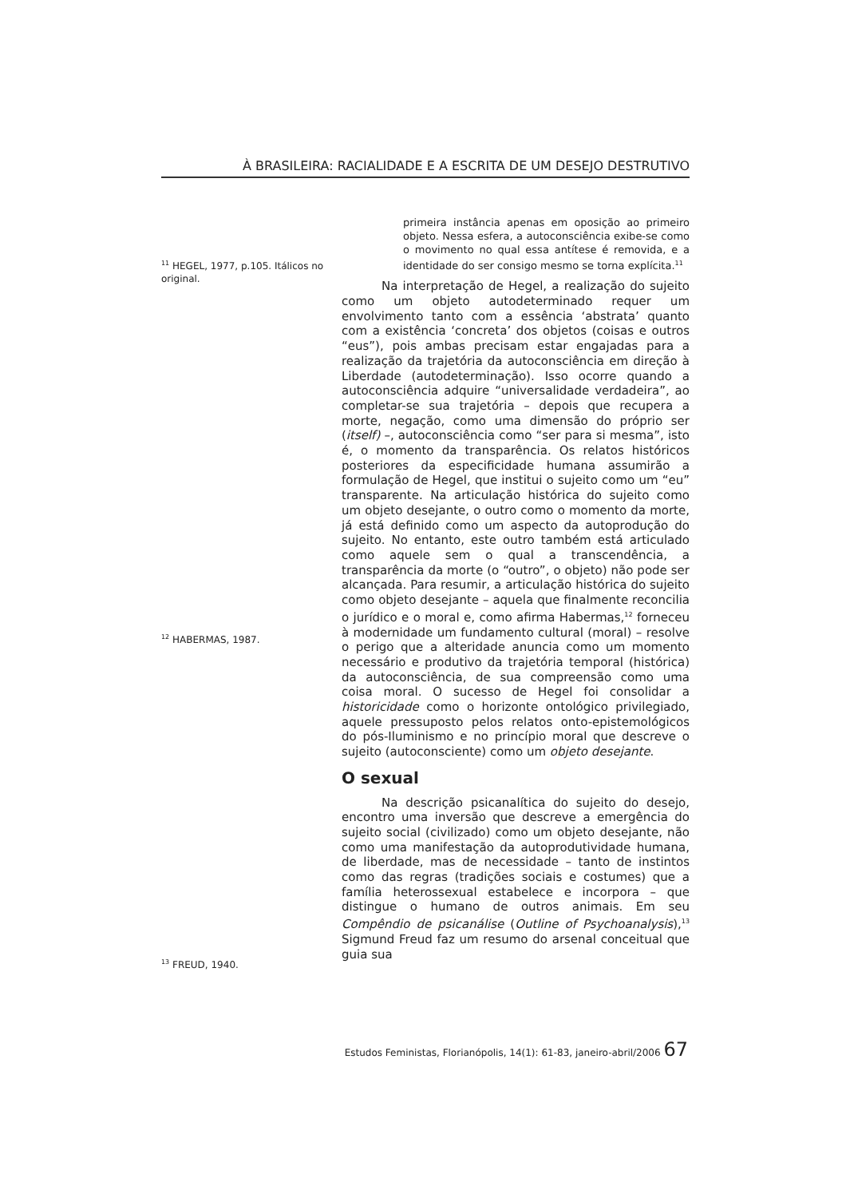À BRASILEIRA: RACIALIDADE E A ESCRITA DE UM DESEJO DESTRUTIVO
<sup>11</sup> HEGEL, 1977, p.105. Itálicos no original.
primeira instância apenas em oposição ao primeiro objeto. Nessa esfera, a autoconsciência exibe-se como o movimento no qual essa antítese é removida, e a identidade do ser consigo mesmo se torna explícita.<sup>11</sup>
Na interpretação de Hegel, a realização do sujeito como um objeto autodeterminado requer um envolvimento tanto com a essência ‘abstrata’ quanto com a existência ‘concreta’ dos objetos (coisas e outros “eus”), pois ambas precisam estar engajadas para a realização da trajetória da autoconsciência em direção à Liberdade (autodeterminação). Isso ocorre quando a autoconsciência adquire “universalidade verdadeira”, ao completar-se sua trajetória – depois que recupera a morte, negação, como uma dimensão do próprio ser (itself) –, autoconsciência como “ser para si mesma”, isto é, o momento da transparência. Os relatos históricos posteriores da especificidade humana assumirão a formulação de Hegel, que institui o sujeito como um “eu” transparente. Na articulação histórica do sujeito como um objeto desejante, o outro como o momento da morte, já está definido como um aspecto da autoprodução do sujeito. No entanto, este outro também está articulado como aquele sem o qual a transcendência, a transparência da morte (o “outro”, o objeto) não pode ser alcançada. Para resumir, a articulação histórica do sujeito como objeto desejante – aquela que finalmente reconcilia o jurídico e o moral e, como afirma Habermas,<sup>12</sup> forneceu à modernidade um fundamento cultural (moral) – resolve o perigo que a alteridade anuncia como um momento necessário e produtivo da trajetória temporal (histórica) da autoconsciência, de sua compreensão como uma coisa moral. O sucesso de Hegel foi consolidar a historicidade como o horizonte ontológico privilegiado, aquele pressuposto pelos relatos onto-epistemológicos do pós-Iluminismo e no princípio moral que descreve o sujeito (autoconsciente) como um objeto desejante.
O sexual
Na descrição psicanalítica do sujeito do desejo, encontro uma inversão que descreve a emergência do sujeito social (civilizado) como um objeto desejante, não como uma manifestação da autoprodutividade humana, de liberdade, mas de necessidade – tanto de instintos como das regras (tradições sociais e costumes) que a família heterossexual estabelece e incorpora – que distingue o humano de outros animais. Em seu Compêndio de psicanálise (Outline of Psychoanalysis),<sup>13</sup> Sigmund Freud faz um resumo do arsenal conceitual que guia sua
<sup>12</sup> HABERMAS, 1987.
<sup>13</sup> FREUD, 1940.
Estudos Feministas, Florianópolis, 14(1): 61-83, janeiro-abril/2006 67